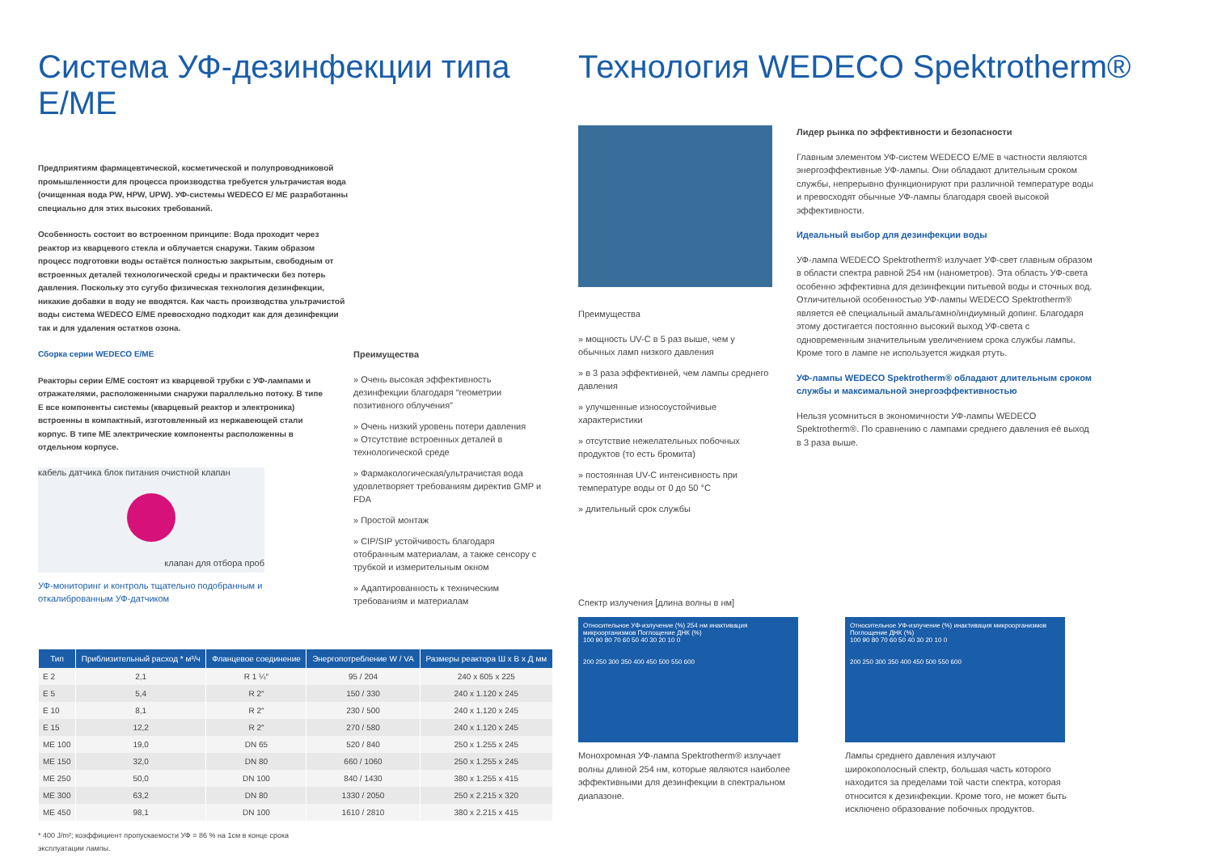Система УФ-дезинфекции типа E/ME
Предприятиям фармацевтической, косметической и полупроводниковой промышленности для процесса производства требуется ультрачистая вода (очищенная вода PW, HPW, UPW). УФ-системы WEDECO E/ ME разработанны специально для этих высоких требований.
Особенность состоит во встроенном принципе: Вода проходит через реактор из кварцевого стекла и облучается снаружи. Таким образом процесс подготовки воды остаётся полностью закрытым, свободным от встроенных деталей технологической среды и практически без потерь давления. Поскольку это сугубо физическая технология дезинфекции, никакие добавки в воду не вводятся. Как часть производства ультрачистой воды система WEDECO E/ME превосходно подходит как для дезинфекции так и для удаления остатков озона.
Сборка серии WEDECO E/ME
Реакторы серии E/ME состоят из кварцевой трубки с УФ-лампами и отражателями, расположенными снаружи параллельно потоку. В типе E все компоненты системы (кварцевый реактор и электроника) встроенны в компактный, изготовленный из нержавеющей стали корпус. В типе ME электрические компоненты расположенны в отдельном корпусе.
кабель датчика блок питания очистной клапан
клапан для отбора проб
УФ-мониторинг и контроль тщательно подобранным и откалиброванным УФ-датчиком
Преимущества
» Очень высокая эффективность дезинфекции благодаря “геометрии позитивного облучения”
» Очень низкий уровень потери давления
» Отсутствие встроенных деталей в технологической среде
» Фармакологическая/ультрачистая вода удовлетворяет требованиям директив GMP и FDA
» Простой монтаж
» CIP/SIP устойчивость благодаря отобранным материалам, а также сенсору с трубкой и измерительным окном
» Адаптированность к техническим требованиям и материалам
| Тип | Приблизительный расход * м³/ч | Фланцевое соединение | Энергопотребление W / VA | Размеры реактора Ш х В х Д мм |
| --- | --- | --- | --- | --- |
| E 2 | 2,1 | R 1 ¼″ | 95 / 204 | 240 x 605 x 225 |
| E 5 | 5,4 | R 2″ | 150 / 330 | 240 x 1.120 x 245 |
| E 10 | 8,1 | R 2″ | 230 / 500 | 240 x 1.120 x 245 |
| E 15 | 12,2 | R 2″ | 270 / 580 | 240 x 1.120 x 245 |
| ME 100 | 19,0 | DN 65 | 520 / 840 | 250 x 1.255 x 245 |
| ME 150 | 32,0 | DN 80 | 660 / 1060 | 250 x 1.255 x 245 |
| ME 250 | 50,0 | DN 100 | 840 / 1430 | 380 x 1.255 x 415 |
| ME 300 | 63,2 | DN 80 | 1330 / 2050 | 250 x 2.215 x 320 |
| ME 450 | 98,1 | DN 100 | 1610 / 2810 | 380 x 2.215 x 415 |
* 400 J/m²; коэффициент пропускаемости УФ = 86 % на 1см в конце срока эксплуатации лампы.
Технология WEDECO Spektrotherm®
Преимущества
» мощность UV-C в 5 раз выше, чем у обычных ламп низкого давления
» в 3 раза эффективней, чем лампы среднего давления
» улучшенные износоустойчивые характеристики
» отсутствие нежелательных побочных продуктов (то есть бромита)
» постоянная UV-C интенсивность при температуре воды от 0 до 50 °C
» длительный срок службы
Лидер рынка по эффективности и безопасности
Главным элементом УФ-систем WEDECO E/ME в частности являются энергоэффективные УФ-лампы. Они обладают длительным сроком службы, непрерывно функционируют при различной температуре воды и превосходят обычные УФ-лампы благодаря своей высокой эффективности.
Идеальный выбор для дезинфекции воды
УФ-лампа WEDECO Spektrotherm® излучает УФ-свет главным образом в области спектра равной 254 нм (нанометров). Эта область УФ-света особенно эффективна для дезинфекции питьевой воды и сточных вод. Отличительной особенностью УФ-лампы WEDECO Spektrotherm® является её специальный амальгамно/индиумный допинг. Благодаря этому достигается постоянно высокий выход УФ-света с одновременным значительным увеличением срока службы лампы. Кроме того в лампе не используется жидкая ртуть.
УФ-лампы WEDECO Spektrotherm® обладают длительным сроком службы и максимальной энергоэффективностью
Нельзя усомниться в экономичности УФ-лампы WEDECO Spektrotherm®. По сравнению с лампами среднего давления её выход в 3 раза выше.
Спектр излучения [длина волны в нм]
Относительное УФ-излучение (%) 254 нм инактивация микроорганизмов Поглощение ДНК (%)
100 90 80 70 60 50 40 30 20 10 0
200 250 300 350 400 450 500 550 600
Монохромная УФ-лампа Spektrotherm® излучает волны длиной 254 нм, которые являются наиболее эффективными для дезинфекции в спектральном диапазоне.
Относительное УФ-излучение (%) инактивация микроорганизмов Поглощение ДНК (%)
100 90 80 70 60 50 40 30 20 10 0
200 250 300 350 400 450 500 550 600
Лампы среднего давления излучают широкополосный спектр, большая часть которого находится за пределами той части спектра, которая относится к дезинфекции. Кроме того, не может быть исключено образование побочных продуктов.